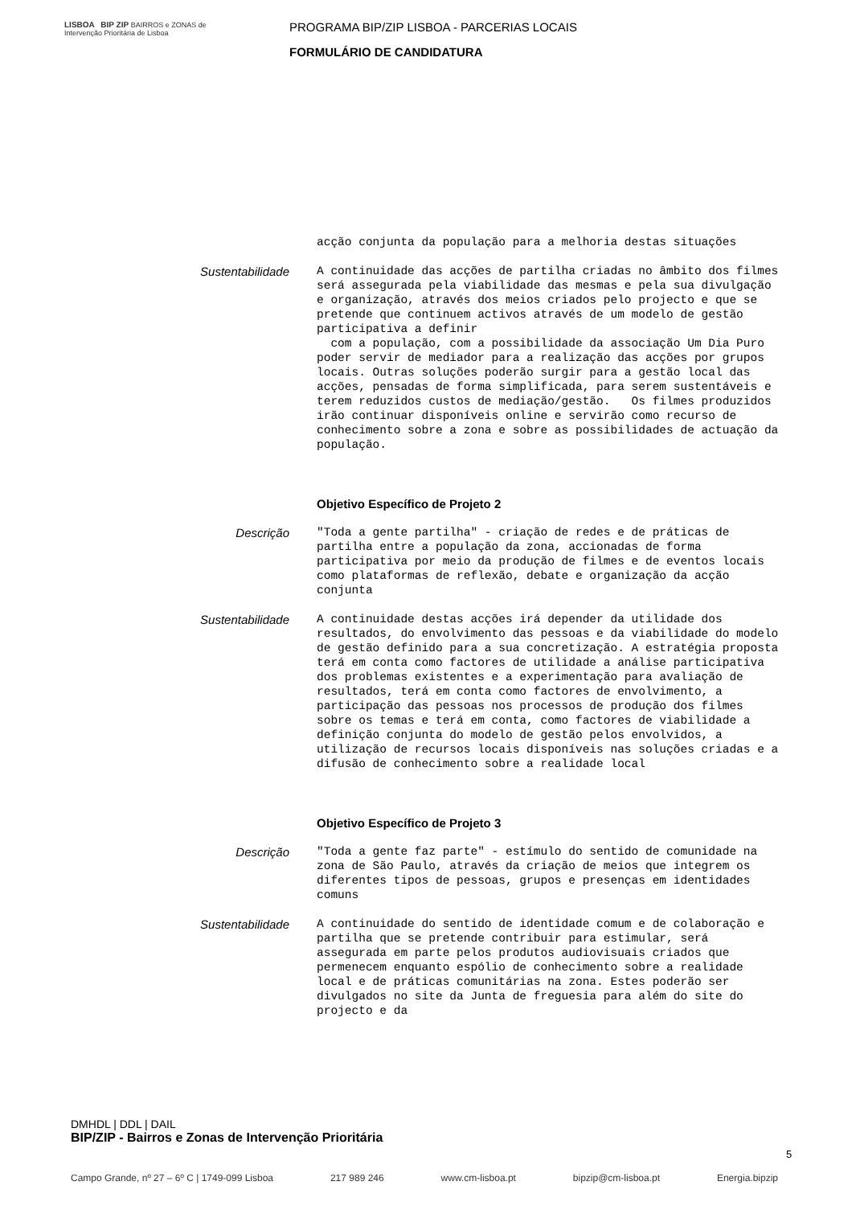LISBOA BIP ZIP BAIRROS e ZONAS de Intervenção Prioritária de Lisboa
PROGRAMA BIP/ZIP LISBOA - PARCERIAS LOCAIS
FORMULÁRIO DE CANDIDATURA
acção conjunta da população para a melhoria destas situações
Sustentabilidade
A continuidade das acções de partilha criadas no âmbito dos filmes será assegurada pela viabilidade das mesmas e pela sua divulgação e organização, através dos meios criados pelo projecto e que se pretende que continuem activos através de um modelo de gestão participativa a definir com a população, com a possibilidade da associação Um Dia Puro poder servir de mediador para a realização das acções por grupos locais. Outras soluções poderão surgir para a gestão local das acções, pensadas de forma simplificada, para serem sustentáveis e terem reduzidos custos de mediação/gestão. Os filmes produzidos irão continuar disponíveis online e servirão como recurso de conhecimento sobre a zona e sobre as possibilidades de actuação da população.
Objetivo Específico de Projeto 2
Descrição
"Toda a gente partilha" - criação de redes e de práticas de partilha entre a população da zona, accionadas de forma participativa por meio da produção de filmes e de eventos locais como plataformas de reflexão, debate e organização da acção conjunta
Sustentabilidade
A continuidade destas acções irá depender da utilidade dos resultados, do envolvimento das pessoas e da viabilidade do modelo de gestão definido para a sua concretização. A estratégia proposta terá em conta como factores de utilidade a análise participativa dos problemas existentes e a experimentação para avaliação de resultados, terá em conta como factores de envolvimento, a participação das pessoas nos processos de produção dos filmes sobre os temas e terá em conta, como factores de viabilidade a definição conjunta do modelo de gestão pelos envolvidos, a utilização de recursos locais disponíveis nas soluções criadas e a difusão de conhecimento sobre a realidade local
Objetivo Específico de Projeto 3
Descrição
"Toda a gente faz parte" - estímulo do sentido de comunidade na zona de São Paulo, através da criação de meios que integrem os diferentes tipos de pessoas, grupos e presenças em identidades comuns
Sustentabilidade
A continuidade do sentido de identidade comum e de colaboração e partilha que se pretende contribuir para estimular, será assegurada em parte pelos produtos audiovisuais criados que permenecem enquanto espólio de conhecimento sobre a realidade local e de práticas comunitárias na zona. Estes poderão ser divulgados no site da Junta de freguesia para além do site do projecto e da
DMHDL | DDL | DAIL
BIP/ZIP - Bairros e Zonas de Intervenção Prioritária
5
Campo Grande, nº 27 – 6º C | 1749-099 Lisboa 217 989 246 www.cm-lisboa.pt bipzip@cm-lisboa.pt Energia.bipzip